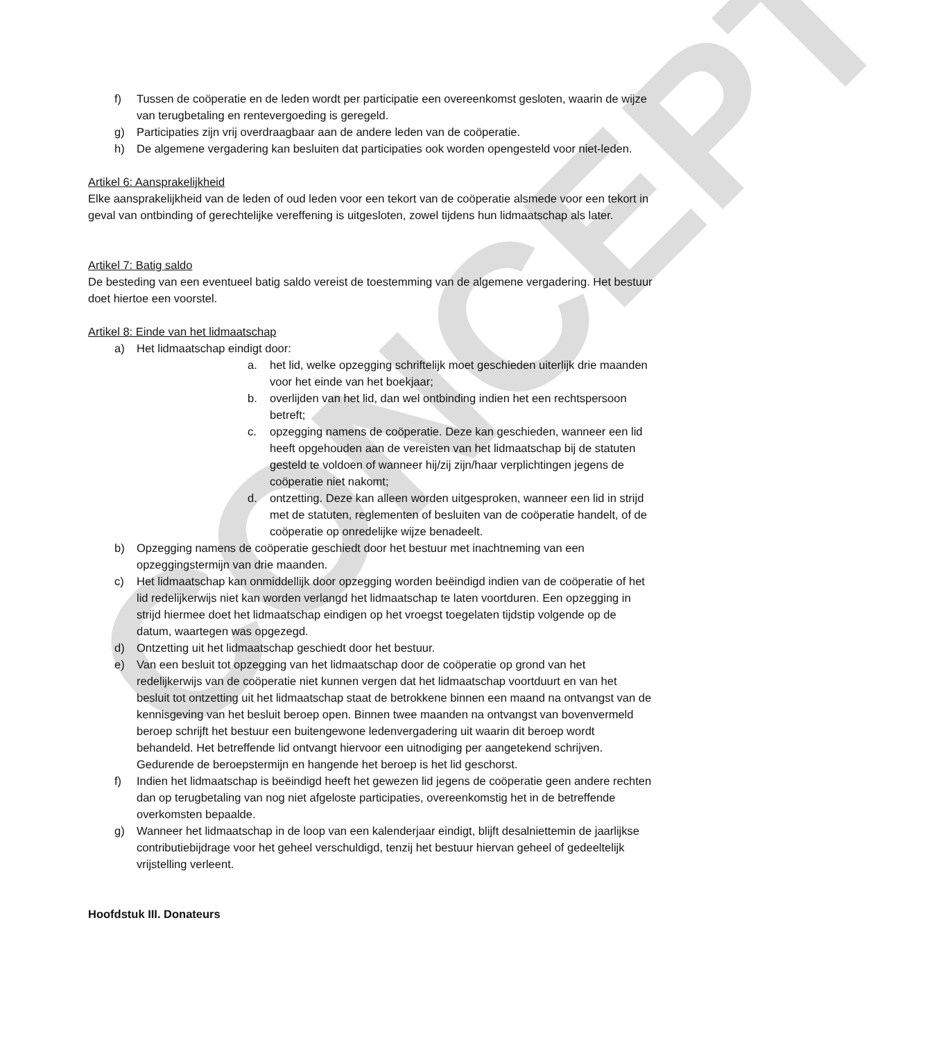CONCEPT
f) Tussen de coöperatie en de leden wordt per participatie een overeenkomst gesloten, waarin de wijze van terugbetaling en rentevergoeding is geregeld.
g) Participaties zijn vrij overdraagbaar aan de andere leden van de coöperatie.
h) De algemene vergadering kan besluiten dat participaties ook worden opengesteld voor niet-leden.
Artikel 6: Aansprakelijkheid
Elke aansprakelijkheid van de leden of oud leden voor een tekort van de coöperatie alsmede voor een tekort in geval van ontbinding of gerechtelijke vereffening is uitgesloten, zowel tijdens hun lidmaatschap als later.
Artikel 7: Batig saldo
De besteding van een eventueel batig saldo vereist de toestemming van de algemene vergadering. Het bestuur doet hiertoe een voorstel.
Artikel 8: Einde van het lidmaatschap
a) Het lidmaatschap eindigt door:
a. het lid, welke opzegging schriftelijk moet geschieden uiterlijk drie maanden voor het einde van het boekjaar;
b. overlijden van het lid, dan wel ontbinding indien het een rechtspersoon betreft;
c. opzegging namens de coöperatie. Deze kan geschieden, wanneer een lid heeft opgehouden aan de vereisten van het lidmaatschap bij de statuten gesteld te voldoen of wanneer hij/zij zijn/haar verplichtingen jegens de coöperatie niet nakomt;
d. ontzetting. Deze kan alleen worden uitgesproken, wanneer een lid in strijd met de statuten, reglementen of besluiten van de coöperatie handelt, of de coöperatie op onredelijke wijze benadeelt.
b) Opzegging namens de coöperatie geschiedt door het bestuur met inachtneming van een opzeggingstermijn van drie maanden.
c) Het lidmaatschap kan onmiddellijk door opzegging worden beëindigd indien van de coöperatie of het lid redelijkerwijs niet kan worden verlangd het lidmaatschap te laten voortduren. Een opzegging in strijd hiermee doet het lidmaatschap eindigen op het vroegst toegelaten tijdstip volgende op de datum, waartegen was opgezegd.
d) Ontzetting uit het lidmaatschap geschiedt door het bestuur.
e) Van een besluit tot opzegging van het lidmaatschap door de coöperatie op grond van het redelijkerwijs van de coöperatie niet kunnen vergen dat het lidmaatschap voortduurt en van het besluit tot ontzetting uit het lidmaatschap staat de betrokkene binnen een maand na ontvangst van de kennisgeving van het besluit beroep open. Binnen twee maanden na ontvangst van bovenvermeld beroep schrijft het bestuur een buitengewone ledenvergadering uit waarin dit beroep wordt behandeld. Het betreffende lid ontvangt hiervoor een uitnodiging per aangetekend schrijven. Gedurende de beroepstermijn en hangende het beroep is het lid geschorst.
f) Indien het lidmaatschap is beëindigd heeft het gewezen lid jegens de coöperatie geen andere rechten dan op terugbetaling van nog niet afgeloste participaties, overeenkomstig het in de betreffende overkomsten bepaalde.
g) Wanneer het lidmaatschap in de loop van een kalenderjaar eindigt, blijft desalniettemin de jaarlijkse contributiebijdrage voor het geheel verschuldigd, tenzij het bestuur hiervan geheel of gedeeltelijk vrijstelling verleent.
Hoofdstuk III. Donateurs